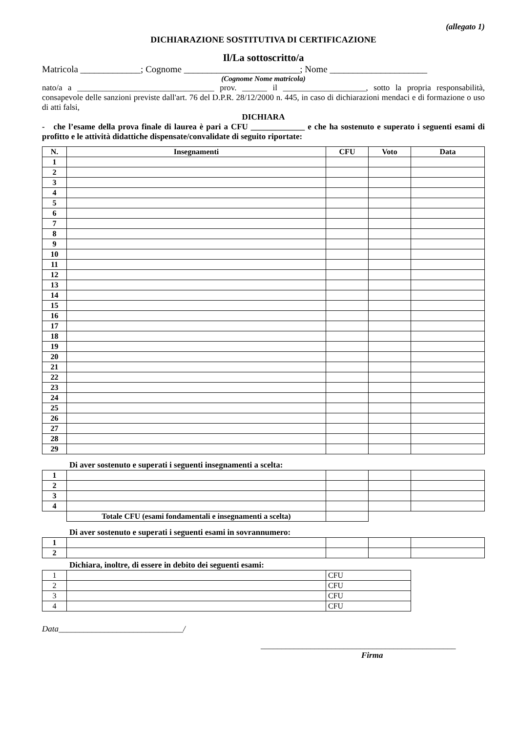(allegato 1)
DICHIARAZIONE SOSTITUTIVA DI CERTIFICAZIONE
Il/La sottoscritto/a
Matricola _____________; Cognome _________________________; Nome _____________________
(Cognome Nome matricola)
nato/a a _________________________________ prov. ______ il ____________________, sotto la propria responsabilità, consapevole delle sanzioni previste dall'art. 76 del D.P.R. 28/12/2000 n. 445, in caso di dichiarazioni mendaci e di formazione o uso di atti falsi,
DICHIARA
- che l’esame della prova finale di laurea è pari a CFU _____________ e che ha sostenuto e superato i seguenti esami di profitto e le attività didattiche dispensate/convalidate di seguito riportate:
| N. | Insegnamenti | CFU | Voto | Data |
| --- | --- | --- | --- | --- |
| 1 | | | | |
| 2 | | | | |
| 3 | | | | |
| 4 | | | | |
| 5 | | | | |
| 6 | | | | |
| 7 | | | | |
| 8 | | | | |
| 9 | | | | |
| 10 | | | | |
| 11 | | | | |
| 12 | | | | |
| 13 | | | | |
| 14 | | | | |
| 15 | | | | |
| 16 | | | | |
| 17 | | | | |
| 18 | | | | |
| 19 | | | | |
| 20 | | | | |
| 21 | | | | |
| 22 | | | | |
| 23 | | | | |
| 24 | | | | |
| 25 | | | | |
| 26 | | | | |
| 27 | | | | |
| 28 | | | | |
| 29 | | | | |
Di aver sostenuto e superati i seguenti insegnamenti a scelta:
| 1 | | | | |
| 2 | | | | |
| 3 | | | | |
| 4 | | | | |
| | Totale CFU (esami fondamentali e insegnamenti a scelta) | | | |
Di aver sostenuto e superati i seguenti esami in sovrannumero:
| 1 | | | | |
| 2 | | | | |
Dichiara, inoltre, di essere in debito dei seguenti esami:
| 1 | | CFU |
| 2 | | CFU |
| 3 | | CFU |
| 4 | | CFU |
Data______________________________/
_______________________________________________
Firma